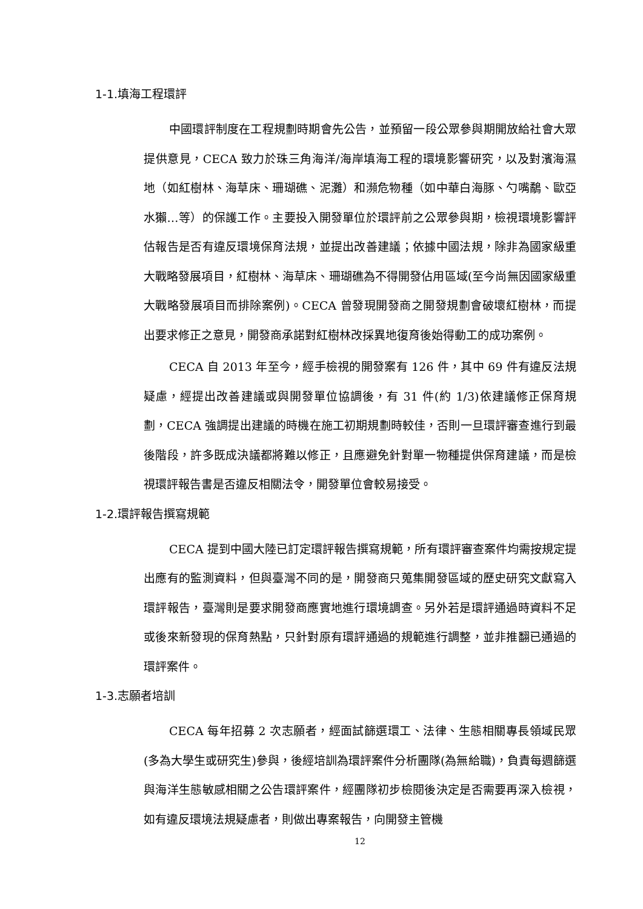1-1.填海工程環評
中國環評制度在工程規劃時期會先公告，並預留一段公眾參與期開放給社會大眾提供意見，CECA 致力於珠三角海洋/海岸填海工程的環境影響研究，以及對濱海濕地（如紅樹林、海草床、珊瑚礁、泥灘）和瀕危物種（如中華白海豚、勺嘴鷸、歐亞水獺…等）的保護工作。主要投入開發單位於環評前之公眾參與期，檢視環境影響評估報告是否有違反環境保育法規，並提出改善建議；依據中國法規，除非為國家級重大戰略發展項目，紅樹林、海草床、珊瑚礁為不得開發佔用區域(至今尚無因國家級重大戰略發展項目而排除案例)。CECA 曾發現開發商之開發規劃會破壞紅樹林，而提出要求修正之意見，開發商承諾對紅樹林改採異地復育後始得動工的成功案例。
CECA 自 2013 年至今，經手檢視的開發案有 126 件，其中 69 件有違反法規疑慮，經提出改善建議或與開發單位協調後，有 31 件(約 1/3)依建議修正保育規劃，CECA 強調提出建議的時機在施工初期規劃時較佳，否則一旦環評審查進行到最後階段，許多既成決議都將難以修正，且應避免針對單一物種提供保育建議，而是檢視環評報告書是否違反相關法令，開發單位會較易接受。
1-2.環評報告撰寫規範
CECA 提到中國大陸已訂定環評報告撰寫規範，所有環評審查案件均需按規定提出應有的監測資料，但與臺灣不同的是，開發商只蒐集開發區域的歷史研究文獻寫入環評報告，臺灣則是要求開發商應實地進行環境調查。另外若是環評通過時資料不足或後來新發現的保育熱點，只針對原有環評通過的規範進行調整，並非推翻已通過的環評案件。
1-3.志願者培訓
CECA 每年招募 2 次志願者，經面試篩選環工、法律、生態相關專長領域民眾(多為大學生或研究生)參與，後經培訓為環評案件分析團隊(為無給職)，負責每週篩選與海洋生態敏感相關之公告環評案件，經團隊初步檢閱後決定是否需要再深入檢視，如有違反環境法規疑慮者，則做出專案報告，向開發主管機
12